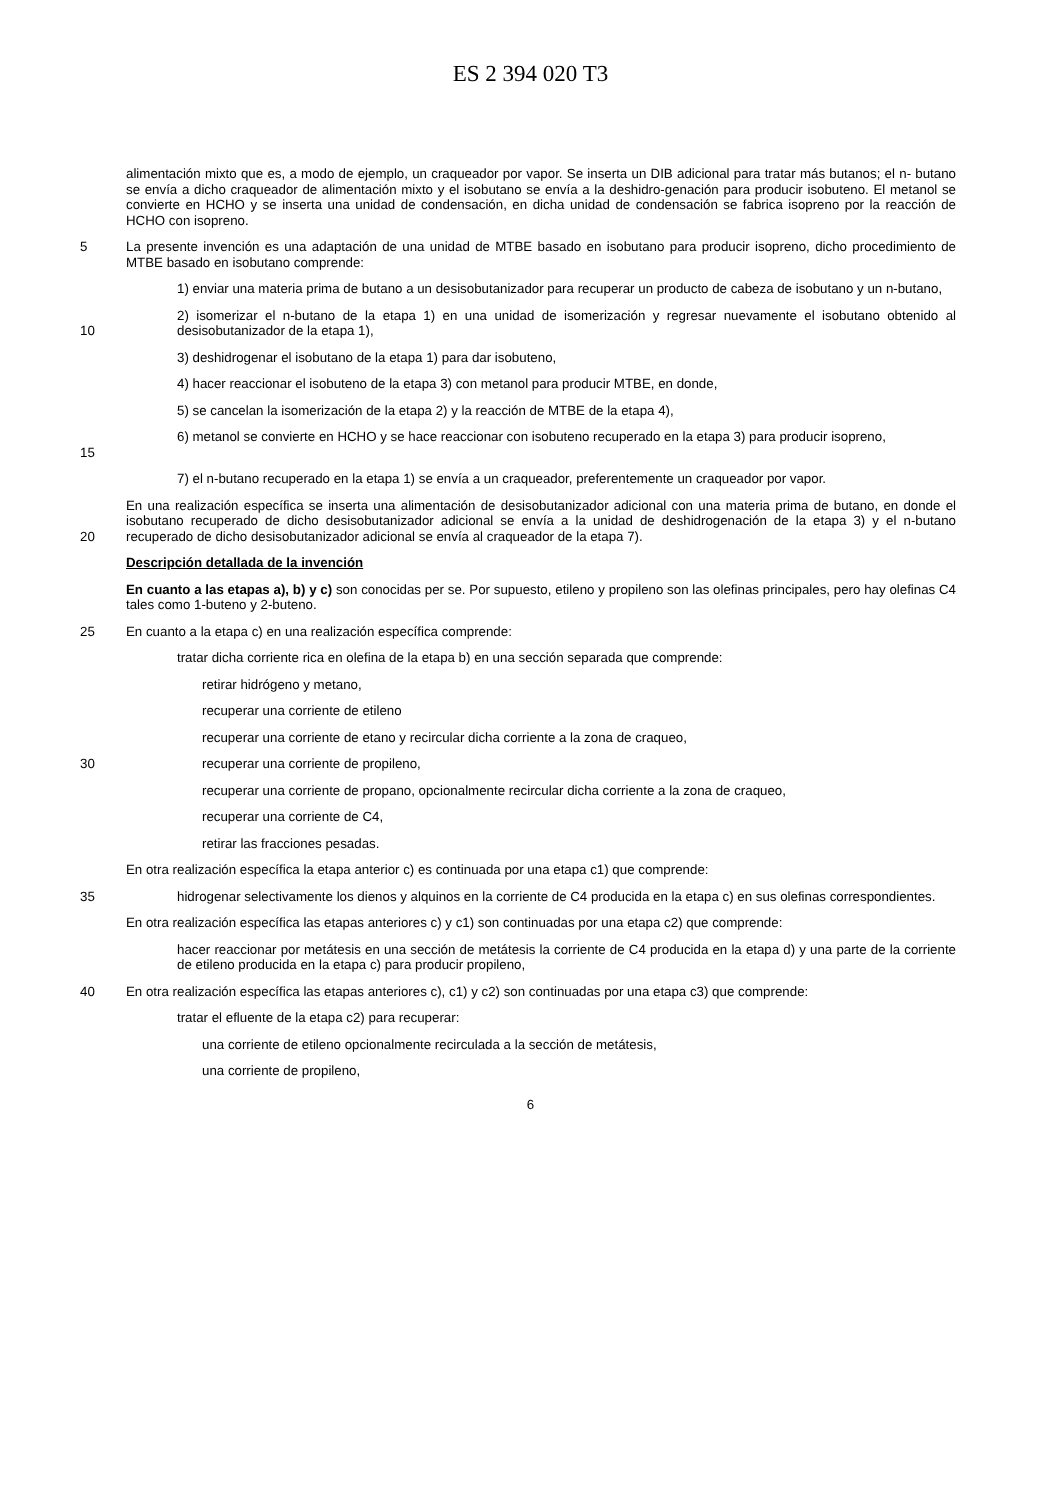ES 2 394 020 T3
alimentación mixto que es, a modo de ejemplo, un craqueador por vapor. Se inserta un DIB adicional para tratar más butanos; el n- butano se envía a dicho craqueador de alimentación mixto y el isobutano se envía a la deshidro-genación para producir isobuteno. El metanol se convierte en HCHO y se inserta una unidad de condensación, en dicha unidad de condensación se fabrica isopreno por la reacción de HCHO con isopreno.
5 La presente invención es una adaptación de una unidad de MTBE basado en isobutano para producir isopreno, dicho procedimiento de MTBE basado en isobutano comprende:
1) enviar una materia prima de butano a un desisobutanizador para recuperar un producto de cabeza de isobutano y un n-butano,
10 2) isomerizar el n-butano de la etapa 1) en una unidad de isomerización y regresar nuevamente el isobutano obtenido al desisobutanizador de la etapa 1),
3) deshidrogenar el isobutano de la etapa 1) para dar isobuteno,
4) hacer reaccionar el isobuteno de la etapa 3) con metanol para producir MTBE, en donde,
5) se cancelan la isomerización de la etapa 2) y la reacción de MTBE de la etapa 4),
15 6) metanol se convierte en HCHO y se hace reaccionar con isobuteno recuperado en la etapa 3) para producir isopreno,
7) el n-butano recuperado en la etapa 1) se envía a un craqueador, preferentemente un craqueador por vapor.
20 En una realización específica se inserta una alimentación de desisobutanizador adicional con una materia prima de butano, en donde el isobutano recuperado de dicho desisobutanizador adicional se envía a la unidad de deshidrogenación de la etapa 3) y el n-butano recuperado de dicho desisobutanizador adicional se envía al craqueador de la etapa 7).
Descripción detallada de la invención
En cuanto a las etapas a), b) y c) son conocidas per se. Por supuesto, etileno y propileno son las olefinas principales, pero hay olefinas C4 tales como 1-buteno y 2-buteno.
25 En cuanto a la etapa c) en una realización específica comprende:
tratar dicha corriente rica en olefina de la etapa b) en una sección separada que comprende:
retirar hidrógeno y metano,
recuperar una corriente de etileno
recuperar una corriente de etano y recircular dicha corriente a la zona de craqueo,
30 recuperar una corriente de propileno,
recuperar una corriente de propano, opcionalmente recircular dicha corriente a la zona de craqueo,
recuperar una corriente de C4,
retirar las fracciones pesadas.
En otra realización específica la etapa anterior c) es continuada por una etapa c1) que comprende:
35 hidrogenar selectivamente los dienos y alquinos en la corriente de C4 producida en la etapa c) en sus olefinas correspondientes.
En otra realización específica las etapas anteriores c) y c1) son continuadas por una etapa c2) que comprende:
hacer reaccionar por metátesis en una sección de metátesis la corriente de C4 producida en la etapa d) y una parte de la corriente de etileno producida en la etapa c) para producir propileno,
40 En otra realización específica las etapas anteriores c), c1) y c2) son continuadas por una etapa c3) que comprende:
tratar el efluente de la etapa c2) para recuperar:
una corriente de etileno opcionalmente recirculada a la sección de metátesis,
una corriente de propileno,
6